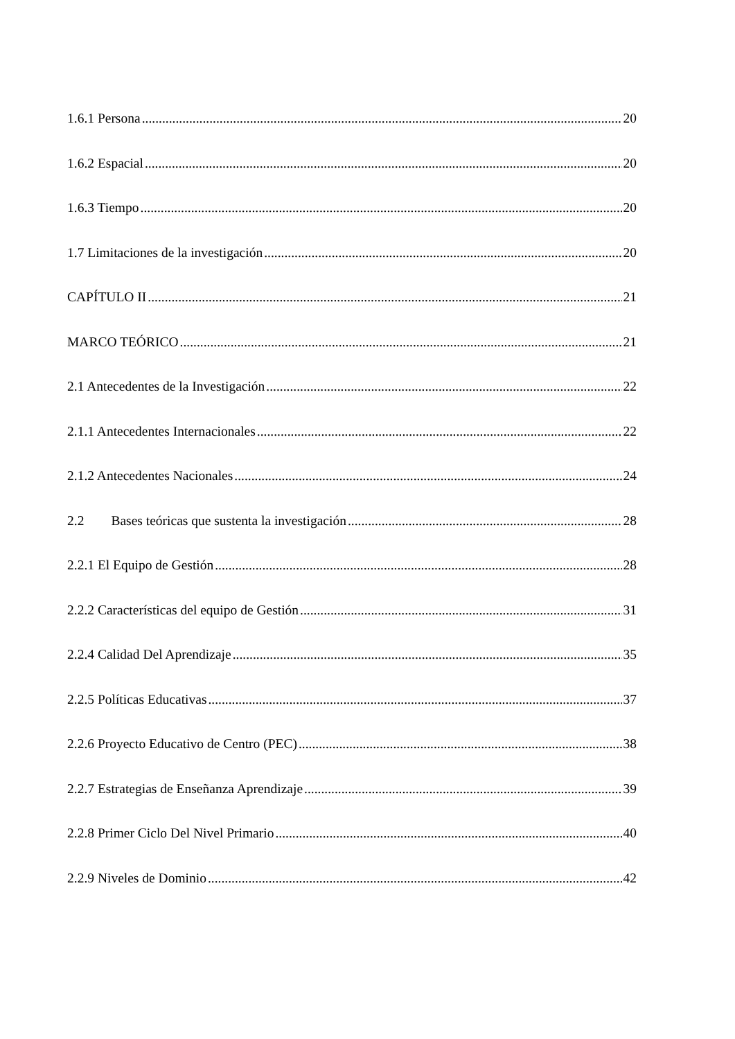1.6.1 Persona 20
1.6.2 Espacial 20
1.6.3 Tiempo 20
1.7 Limitaciones de la investigación 20
CAPÍTULO II 21
MARCO TEÓRICO 21
2.1 Antecedentes de la Investigación 22
2.1.1 Antecedentes Internacionales 22
2.1.2 Antecedentes Nacionales 24
2.2 Bases teóricas que sustenta la investigación 28
2.2.1 El Equipo de Gestión 28
2.2.2 Características del equipo de Gestión 31
2.2.4 Calidad Del Aprendizaje 35
2.2.5 Políticas Educativas 37
2.2.6 Proyecto Educativo de Centro (PEC) 38
2.2.7 Estrategias de Enseñanza Aprendizaje 39
2.2.8 Primer Ciclo Del Nivel Primario 40
2.2.9 Niveles de Dominio 42